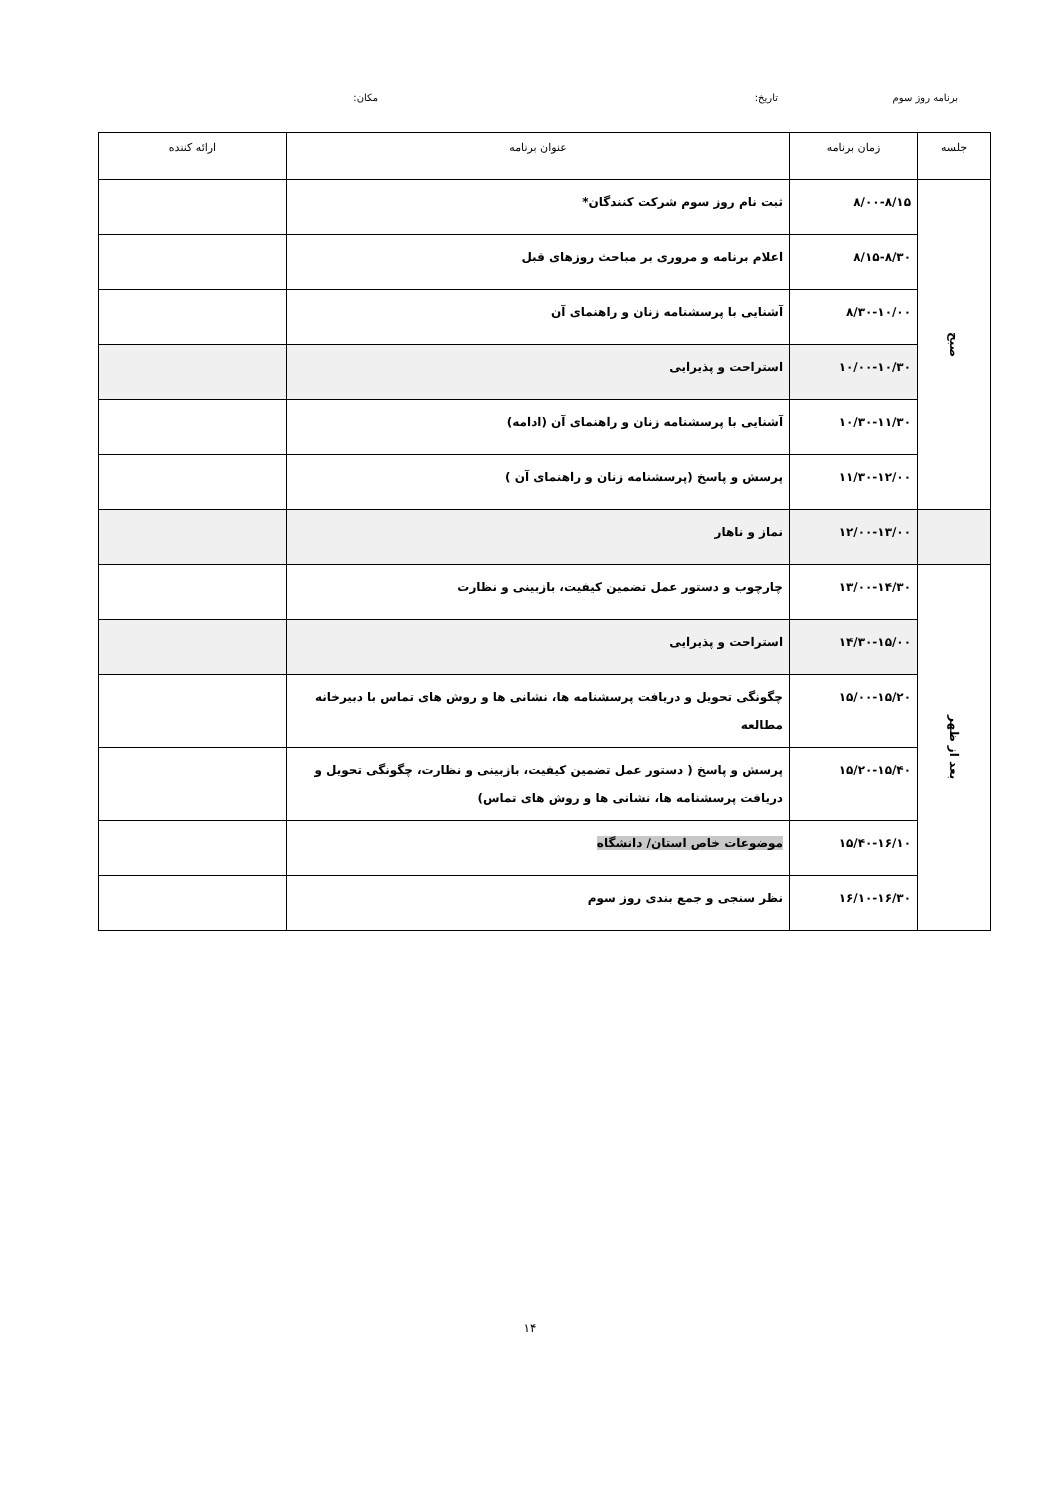برنامه روز سوم تاریخ: مکان:
| جلسه | زمان برنامه | عنوان برنامه | ارائه کننده |
| --- | --- | --- | --- |
| صبح | ۸/۰۰-۸/۱۵ | ثبت نام روز سوم شرکت کنندگان* | |
| | ۸/۱۵-۸/۳۰ | اعلام برنامه و مروری بر مباحث روزهای قبل | |
| | ۸/۳۰-۱۰/۰۰ | آشنایی با پرسشنامه زنان و راهنمای آن | |
| | ۱۰/۰۰-۱۰/۳۰ | استراحت و پذیرایی | |
| | ۱۰/۳۰-۱۱/۳۰ | آشنایی با پرسشنامه زنان و راهنمای آن (ادامه) | |
| | ۱۱/۳۰-۱۲/۰۰ | پرسش و پاسخ (پرسشنامه زنان و راهنمای آن ) | |
| | ۱۲/۰۰-۱۳/۰۰ | نماز و ناهار | |
| بعد از ظهر | ۱۳/۰۰-۱۴/۳۰ | چارچوب و دستور عمل تضمین کیفیت، بازبینی و نظارت | |
| | ۱۴/۳۰-۱۵/۰۰ | استراحت و پذیرایی | |
| | ۱۵/۰۰-۱۵/۲۰ | چگونگی تحویل و دریافت پرسشنامه ها، نشانی ها و روش های تماس با دبیرخانه مطالعه | |
| | ۱۵/۲۰-۱۵/۴۰ | پرسش و پاسخ ( دستور عمل تضمین کیفیت، بازبینی و نظارت، چگونگی تحویل و دریافت پرسشنامه ها، نشانی ها و روش های تماس) | |
| | ۱۵/۴۰-۱۶/۱۰ | موضوعات خاص استان/ دانشگاه | |
| | ۱۶/۱۰-۱۶/۳۰ | نظر سنجی و جمع بندی روز سوم | |
۱۴